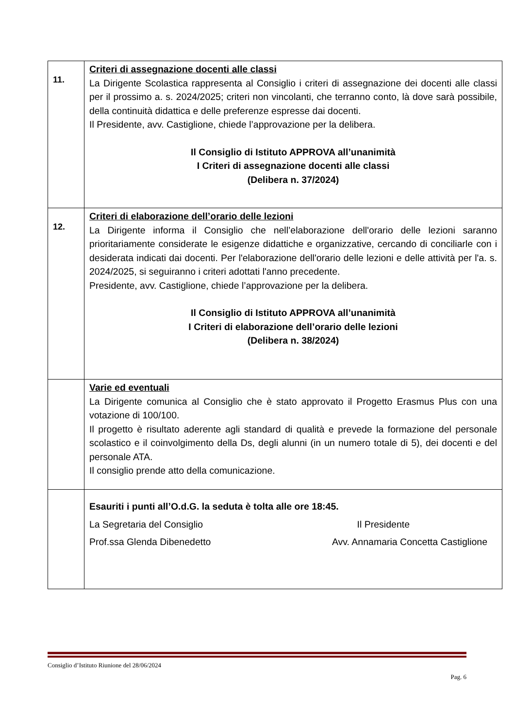| 11. | Criteri di assegnazione docenti alle classi La Dirigente Scolastica rappresenta al Consiglio i criteri di assegnazione dei docenti alle classi per il prossimo a. s. 2024/2025; criteri non vincolanti, che terranno conto, là dove sarà possibile, della continuità didattica e delle preferenze espresse dai docenti. Il Presidente, avv. Castiglione, chiede l’approvazione per la delibera. Il Consiglio di Istituto APPROVA all’unanimità I Criteri di assegnazione docenti alle classi (Delibera n. 37/2024) |
| 12. | Criteri di elaborazione dell’orario delle lezioni La Dirigente informa il Consiglio che nell’elaborazione dell'orario delle lezioni saranno prioritariamente considerate le esigenze didattiche e organizzative, cercando di conciliarle con i desiderata indicati dai docenti. Per l'elaborazione dell'orario delle lezioni e delle attività per l'a. s. 2024/2025, si seguiranno i criteri adottati l'anno precedente. Presidente, avv. Castiglione, chiede l’approvazione per la delibera. Il Consiglio di Istituto APPROVA all’unanimità I Criteri di elaborazione dell’orario delle lezioni (Delibera n. 38/2024) |
| | Varie ed eventuali La Dirigente comunica al Consiglio che è stato approvato il Progetto Erasmus Plus con una votazione di 100/100. Il progetto è risultato aderente agli standard di qualità e prevede la formazione del personale scolastico e il coinvolgimento della Ds, degli alunni (in un numero totale di 5), dei docenti e del personale ATA. Il consiglio prende atto della comunicazione. |
| | Esauriti i punti all’O.d.G. la seduta è tolta alle ore 18:45. La Segretaria del Consiglio Il Presidente Prof.ssa Glenda Dibenedetto Avv. Annamaria Concetta Castiglione |
Consiglio d’Istituto Riunione del 28/06/2024
Pag. 6